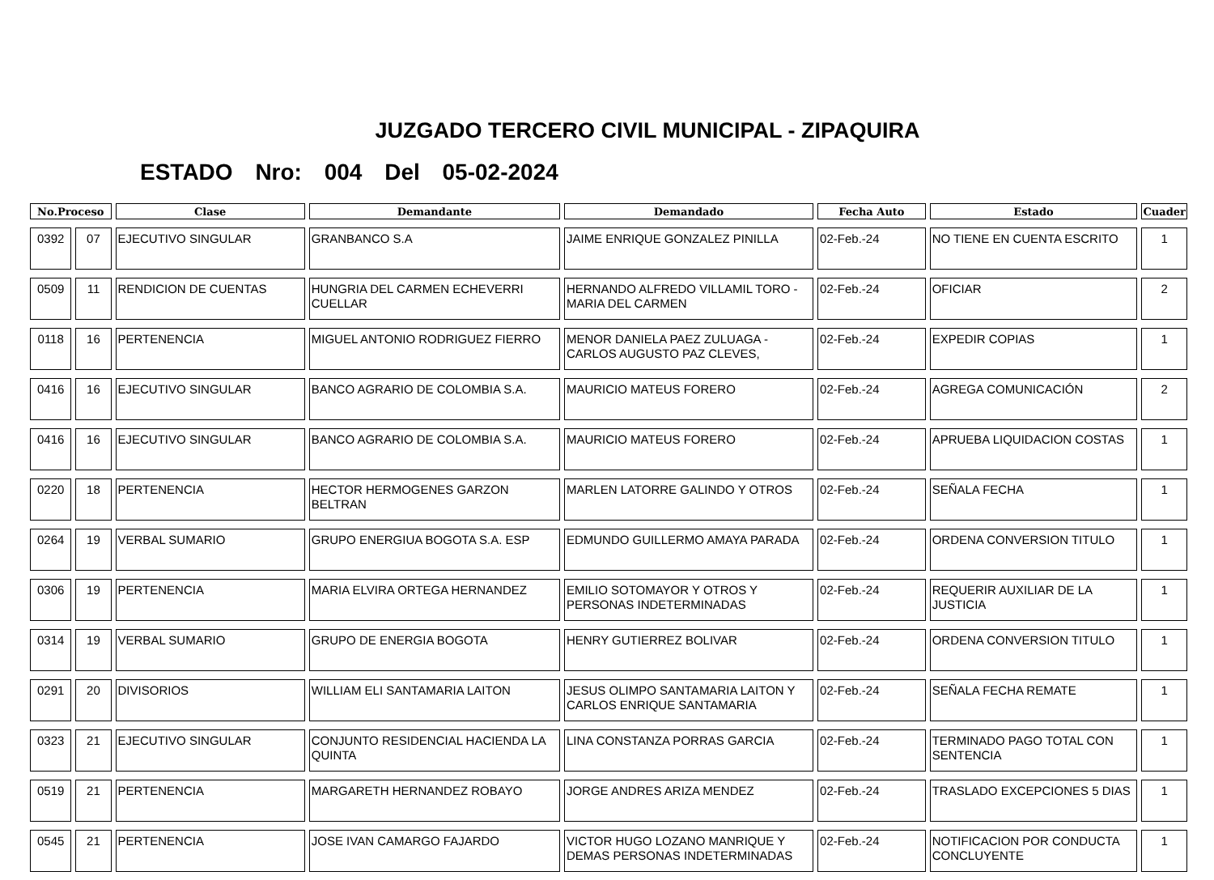JUZGADO TERCERO CIVIL MUNICIPAL - ZIPAQUIRA
ESTADO Nro: 004 Del 05-02-2024
| No.Proceso | | Clase | Demandante | Demandado | Fecha Auto | Estado | Cuader |
| --- | --- | --- | --- | --- | --- | --- | --- |
| 0392 | 07 | EJECUTIVO SINGULAR | GRANBANCO S.A | JAIME ENRIQUE GONZALEZ PINILLA | 02-Feb.-24 | NO TIENE EN CUENTA ESCRITO | 1 |
| 0509 | 11 | RENDICION DE CUENTAS | HUNGRIA DEL CARMEN ECHEVERRI CUELLAR | HERNANDO ALFREDO VILLAMIL TORO - MARIA DEL CARMEN | 02-Feb.-24 | OFICIAR | 2 |
| 0118 | 16 | PERTENENCIA | MIGUEL ANTONIO RODRIGUEZ FIERRO | MENOR DANIELA PAEZ ZULUAGA - CARLOS AUGUSTO PAZ CLEVES, | 02-Feb.-24 | EXPEDIR COPIAS | 1 |
| 0416 | 16 | EJECUTIVO SINGULAR | BANCO AGRARIO DE COLOMBIA S.A. | MAURICIO MATEUS FORERO | 02-Feb.-24 | AGREGA COMUNICACIÓN | 2 |
| 0416 | 16 | EJECUTIVO SINGULAR | BANCO AGRARIO DE COLOMBIA S.A. | MAURICIO MATEUS FORERO | 02-Feb.-24 | APRUEBA LIQUIDACION COSTAS | 1 |
| 0220 | 18 | PERTENENCIA | HECTOR HERMOGENES GARZON BELTRAN | MARLEN LATORRE GALINDO Y OTROS | 02-Feb.-24 | SEÑALA FECHA | 1 |
| 0264 | 19 | VERBAL SUMARIO | GRUPO ENERGIUA BOGOTA S.A. ESP | EDMUNDO GUILLERMO AMAYA PARADA | 02-Feb.-24 | ORDENA CONVERSION TITULO | 1 |
| 0306 | 19 | PERTENENCIA | MARIA ELVIRA ORTEGA HERNANDEZ | EMILIO SOTOMAYOR Y OTROS Y PERSONAS INDETERMINADAS | 02-Feb.-24 | REQUERIR AUXILIAR DE LA JUSTICIA | 1 |
| 0314 | 19 | VERBAL SUMARIO | GRUPO DE ENERGIA BOGOTA | HENRY GUTIERREZ BOLIVAR | 02-Feb.-24 | ORDENA CONVERSION TITULO | 1 |
| 0291 | 20 | DIVISORIOS | WILLIAM ELI SANTAMARIA LAITON | JESUS OLIMPO SANTAMARIA LAITON Y CARLOS ENRIQUE SANTAMARIA | 02-Feb.-24 | SEÑALA FECHA REMATE | 1 |
| 0323 | 21 | EJECUTIVO SINGULAR | CONJUNTO RESIDENCIAL HACIENDA LA QUINTA | LINA CONSTANZA PORRAS GARCIA | 02-Feb.-24 | TERMINADO PAGO TOTAL CON SENTENCIA | 1 |
| 0519 | 21 | PERTENENCIA | MARGARETH HERNANDEZ ROBAYO | JORGE ANDRES ARIZA MENDEZ | 02-Feb.-24 | TRASLADO EXCEPCIONES 5 DIAS | 1 |
| 0545 | 21 | PERTENENCIA | JOSE IVAN CAMARGO FAJARDO | VICTOR HUGO LOZANO MANRIQUE Y DEMAS PERSONAS INDETERMINADAS | 02-Feb.-24 | NOTIFICACION POR CONDUCTA CONCLUYENTE | 1 |